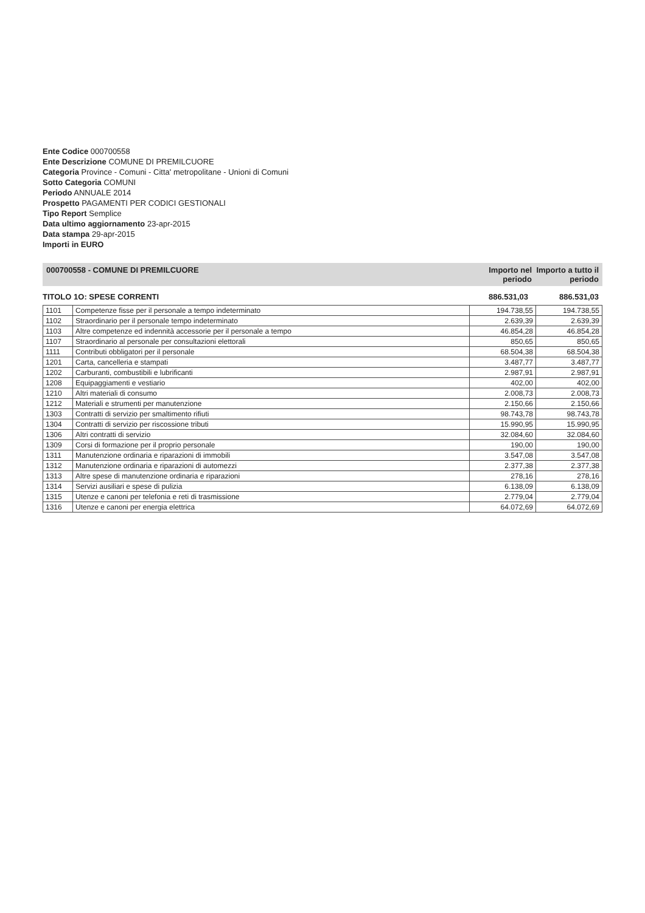Ente Codice 000700558
Ente Descrizione COMUNE DI PREMILCUORE
Categoria Province - Comuni - Citta' metropolitane - Unioni di Comuni
Sotto Categoria COMUNI
Periodo ANNUALE 2014
Prospetto PAGAMENTI PER CODICI GESTIONALI
Tipo Report Semplice
Data ultimo aggiornamento 23-apr-2015
Data stampa 29-apr-2015
Importi in EURO
000700558 - COMUNE DI PREMILCUORE Importo nel periodo Importo a tutto il periodo
TITOLO 1O: SPESE CORRENTI 886.531,03 886.531,03
| 1101 | Competenze fisse per il personale a tempo indeterminato | 194.738,55 | 194.738,55 |
| 1102 | Straordinario per il personale tempo indeterminato | 2.639,39 | 2.639,39 |
| 1103 | Altre competenze ed indennità accessorie per il personale a tempo | 46.854,28 | 46.854,28 |
| 1107 | Straordinario al personale per consultazioni elettorali | 850,65 | 850,65 |
| 1111 | Contributi obbligatori per il personale | 68.504,38 | 68.504,38 |
| 1201 | Carta, cancelleria e stampati | 3.487,77 | 3.487,77 |
| 1202 | Carburanti, combustibili e lubrificanti | 2.987,91 | 2.987,91 |
| 1208 | Equipaggiamenti e vestiario | 402,00 | 402,00 |
| 1210 | Altri materiali di consumo | 2.008,73 | 2.008,73 |
| 1212 | Materiali e strumenti per manutenzione | 2.150,66 | 2.150,66 |
| 1303 | Contratti di servizio per smaltimento rifiuti | 98.743,78 | 98.743,78 |
| 1304 | Contratti di servizio per riscossione tributi | 15.990,95 | 15.990,95 |
| 1306 | Altri contratti di servizio | 32.084,60 | 32.084,60 |
| 1309 | Corsi di formazione per il proprio personale | 190,00 | 190,00 |
| 1311 | Manutenzione ordinaria e riparazioni di immobili | 3.547,08 | 3.547,08 |
| 1312 | Manutenzione ordinaria e riparazioni di automezzi | 2.377,38 | 2.377,38 |
| 1313 | Altre spese di manutenzione ordinaria e riparazioni | 278,16 | 278,16 |
| 1314 | Servizi ausiliari e spese di pulizia | 6.138,09 | 6.138,09 |
| 1315 | Utenze e canoni per telefonia e reti di trasmissione | 2.779,04 | 2.779,04 |
| 1316 | Utenze e canoni per energia elettrica | 64.072,69 | 64.072,69 |